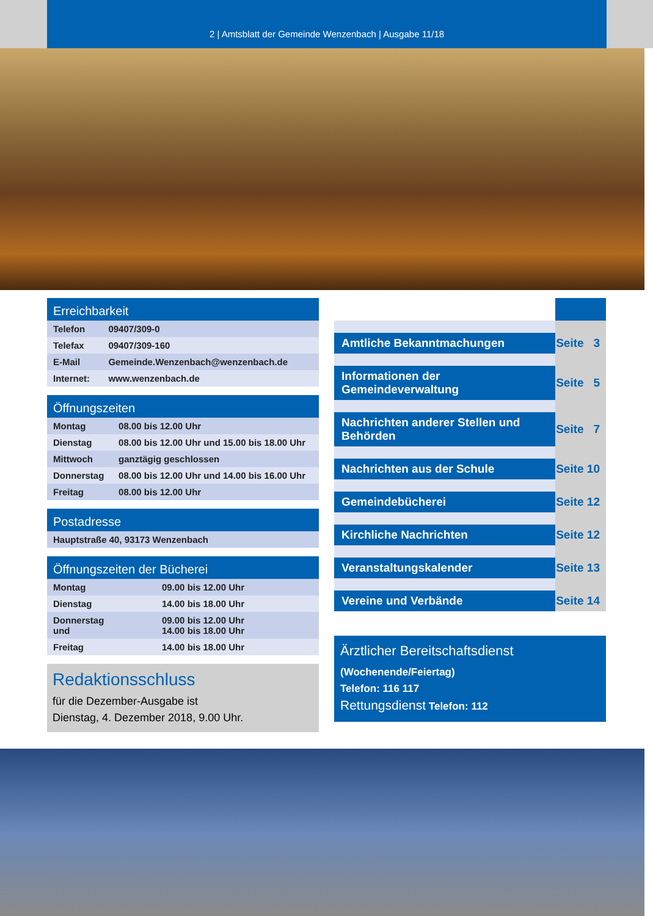2 | Amtsblatt der Gemeinde Wenzenbach | Ausgabe 11/18
| Erreichbarkeit | |
| --- | --- |
| Telefon | 09407/309-0 |
| Telefax | 09407/309-160 |
| E-Mail | Gemeinde.Wenzenbach@wenzenbach.de |
| Internet: | www.wenzenbach.de |
| Öffnungszeiten | |
| --- | --- |
| Montag | 08.00 bis 12.00 Uhr |
| Dienstag | 08.00 bis 12.00 Uhr und 15.00 bis 18.00 Uhr |
| Mittwoch | ganztägig geschlossen |
| Donnerstag | 08.00 bis 12.00 Uhr und 14.00 bis 16.00 Uhr |
| Freitag | 08.00 bis 12.00 Uhr |
| Postadresse |
| --- |
| Hauptstraße 40, 93173 Wenzenbach |
| Öffnungszeiten der Bücherei | |
| --- | --- |
| Montag | 09.00 bis 12.00 Uhr |
| Dienstag | 14.00 bis 18.00 Uhr |
| Donnerstag und | 09.00 bis 12.00 Uhr 14.00 bis 18.00 Uhr |
| Freitag | 14.00 bis 18.00 Uhr |
Redaktionsschluss
für die Dezember-Ausgabe ist
Dienstag, 4. Dezember 2018, 9.00 Uhr.
| Amtliche Bekanntmachungen | Seite 3 |
| Informationen der Gemeindeverwaltung | Seite 5 |
| Nachrichten anderer Stellen und Behörden | Seite 7 |
| Nachrichten aus der Schule | Seite 10 |
| Gemeindebücherei | Seite 12 |
| Kirchliche Nachrichten | Seite 12 |
| Veranstaltungskalender | Seite 13 |
| Vereine und Verbände | Seite 14 |
Ärztlicher Bereitschaftsdienst
(Wochenende/Feiertag)
Telefon: 116 117
Rettungsdienst Telefon: 112